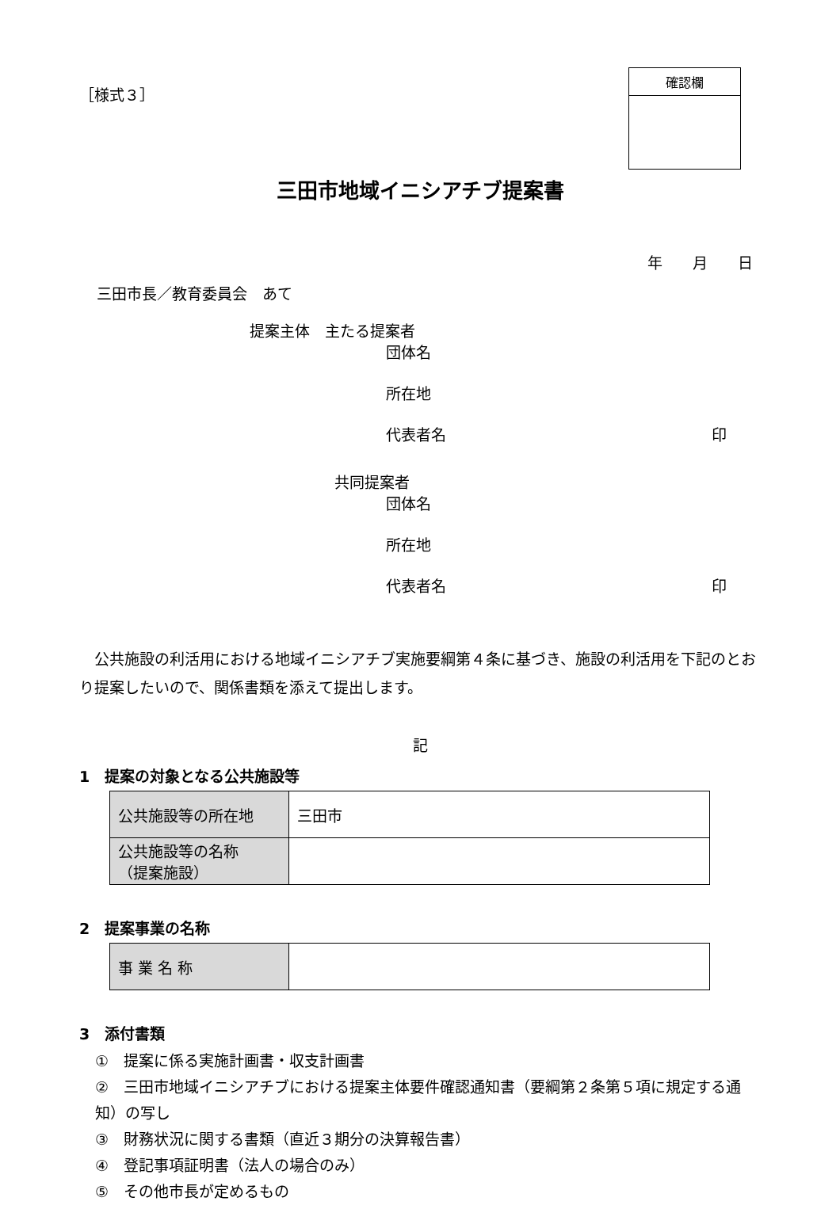［様式３］
確認欄
三田市地域イニシアチブ提案書
年　　月　　日
三田市長／教育委員会　あて
提案主体　主たる提案者
団体名
所在地
代表者名 印
共同提案者
団体名
所在地
代表者名 印
　公共施設の利活用における地域イニシアチブ実施要綱第４条に基づき、施設の利活用を下記のとおり提案したいので、関係書類を添えて提出します。
記
1　提案の対象となる公共施設等
| 公共施設等の所在地 | 三田市 |
| 公共施設等の名称 （提案施設） | |
2　提案事業の名称
| 事 業 名 称 | |
3　添付書類
①　提案に係る実施計画書・収支計画書
②　三田市地域イニシアチブにおける提案主体要件確認通知書（要綱第２条第５項に規定する通知）の写し
③　財務状況に関する書類（直近３期分の決算報告書）
④　登記事項証明書（法人の場合のみ）
⑤　その他市長が定めるもの